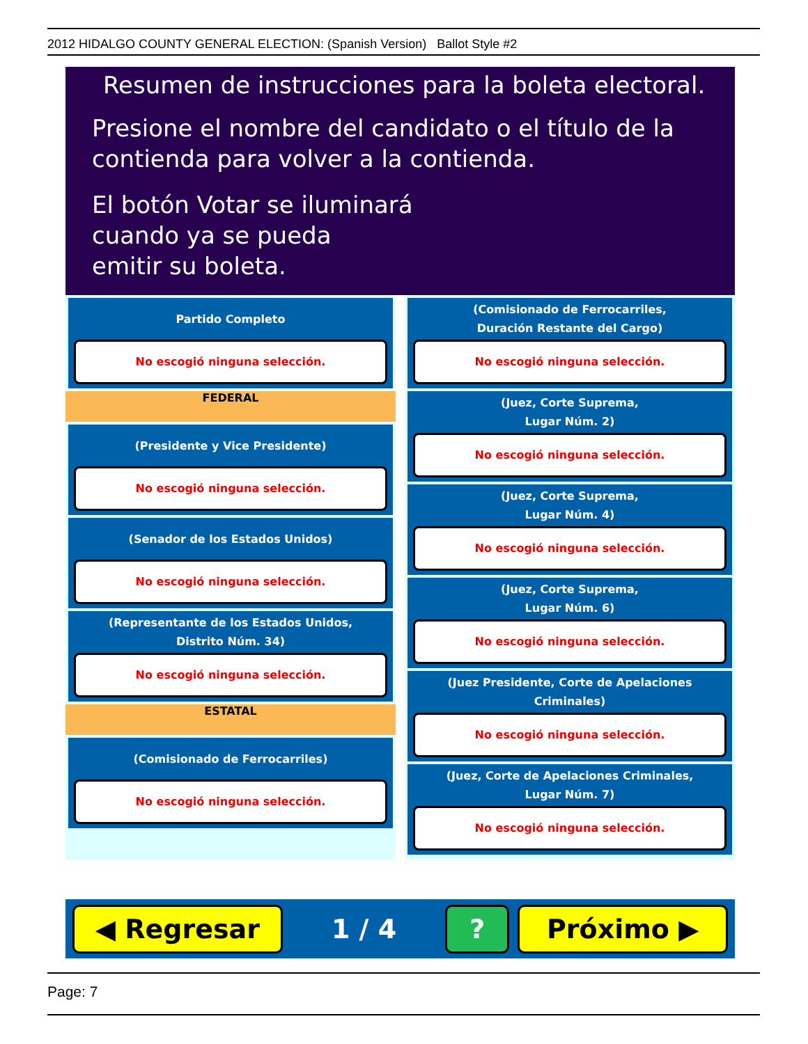2012 HIDALGO COUNTY GENERAL ELECTION: (Spanish Version) Ballot Style #2
Resumen de instrucciones para la boleta electoral.
Presione el nombre del candidato o el título de la contienda para volver a la contienda.
El botón Votar se iluminará
cuando ya se pueda
emitir su boleta.
Partido Completo
No escogió ninguna selección.
FEDERAL
(Presidente y Vice Presidente)
No escogió ninguna selección.
(Senador de los Estados Unidos)
No escogió ninguna selección.
(Representante de los Estados Unidos,
Distrito Núm. 34)
No escogió ninguna selección.
ESTATAL
(Comisionado de Ferrocarriles)
No escogió ninguna selección.
(Comisionado de Ferrocarriles,
Duración Restante del Cargo)
No escogió ninguna selección.
(Juez, Corte Suprema,
Lugar Núm. 2)
No escogió ninguna selección.
(Juez, Corte Suprema,
Lugar Núm. 4)
No escogió ninguna selección.
(Juez, Corte Suprema,
Lugar Núm. 6)
No escogió ninguna selección.
(Juez Presidente, Corte de Apelaciones Criminales)
No escogió ninguna selección.
(Juez, Corte de Apelaciones Criminales,
Lugar Núm. 7)
No escogió ninguna selección.
◀ Regresar
1 / 4
? Próximo ▶
Page: 7